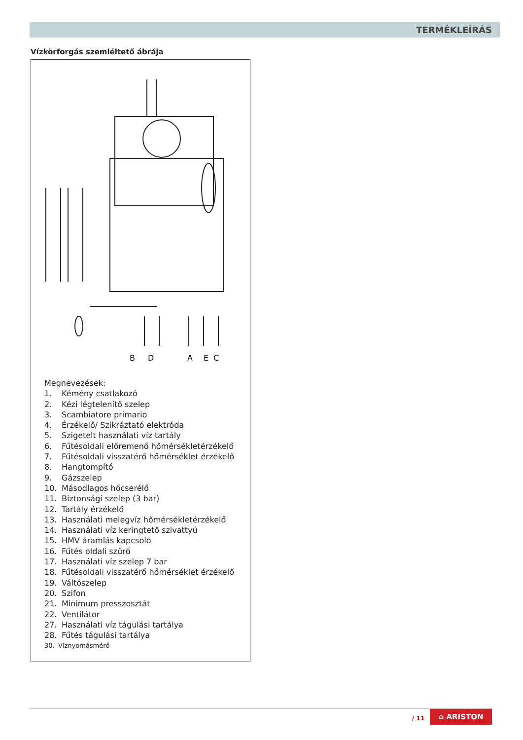TERMÉKLEÍRÁS
Vízkörforgás szemléltető ábrája
B
D
A
E
C
Megnevezések:
1. Kémény csatlakozó
2. Kézi légtelenítő szelep
3. Scambiatore primario
4. Érzékelő/ Szikráztató elektróda
5. Szigetelt használati víz tartály
6. Fűtésoldali előremenő hőmérsékletérzékelő
7. Fűtésoldali visszatérő hőmérséklet érzékelő
8. Hangtompító
9. Gázszelep
10. Másodlagos hőcserélő
11. Biztonsági szelep (3 bar)
12. Tartály érzékelő
13. Használati melegvíz hőmérsékletérzékelő
14. Használati víz keringtető szivattyú
15. HMV áramlás kapcsoló
16. Fűtés oldali szűrő
17. Használati víz szelep 7 bar
18. Fűtésoldali visszatérő hőmérséklet érzékelő
19. Váltószelep
20. Szifon
21. Minimum presszosztát
22. Ventilátor
27. Használati víz tágulási tartálya
28. Fűtés tágulási tartálya
30. Víznyomásmérő
/ 11
⌂ ARISTON